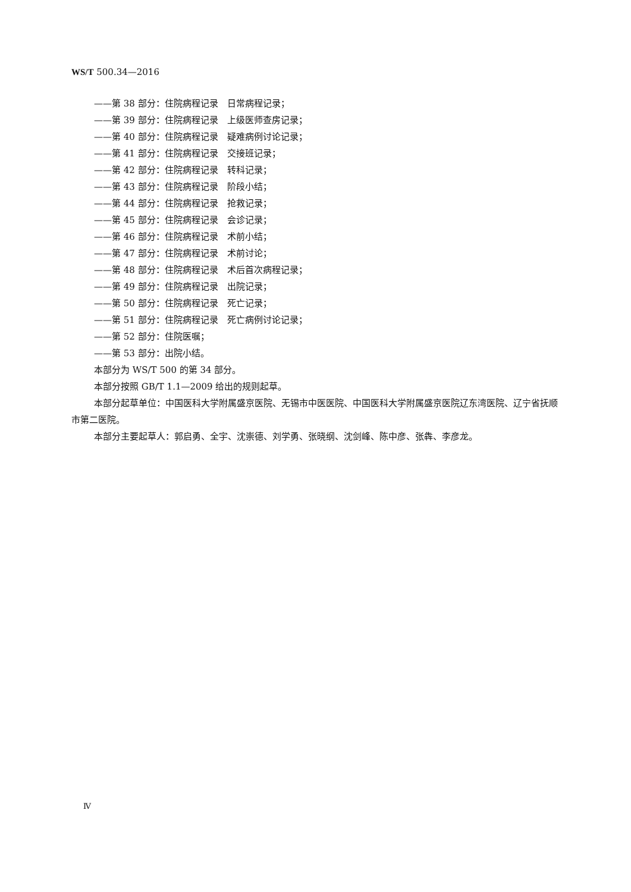WS/T 500.34—2016
——第 38 部分：住院病程记录　日常病程记录；
——第 39 部分：住院病程记录　上级医师查房记录；
——第 40 部分：住院病程记录　疑难病例讨论记录；
——第 41 部分：住院病程记录　交接班记录；
——第 42 部分：住院病程记录　转科记录；
——第 43 部分：住院病程记录　阶段小结；
——第 44 部分：住院病程记录　抢救记录；
——第 45 部分：住院病程记录　会诊记录；
——第 46 部分：住院病程记录　术前小结；
——第 47 部分：住院病程记录　术前讨论；
——第 48 部分：住院病程记录　术后首次病程记录；
——第 49 部分：住院病程记录　出院记录；
——第 50 部分：住院病程记录　死亡记录；
——第 51 部分：住院病程记录　死亡病例讨论记录；
——第 52 部分：住院医嘱；
——第 53 部分：出院小结。
本部分为 WS/T 500 的第 34 部分。
本部分按照 GB/T 1.1—2009 给出的规则起草。
本部分起草单位：中国医科大学附属盛京医院、无锡市中医医院、中国医科大学附属盛京医院辽东湾医院、辽宁省抚顺市第二医院。
本部分主要起草人：郭启勇、全宇、沈崇德、刘学勇、张晓纲、沈剑峰、陈中彦、张犇、李彦龙。
Ⅳ